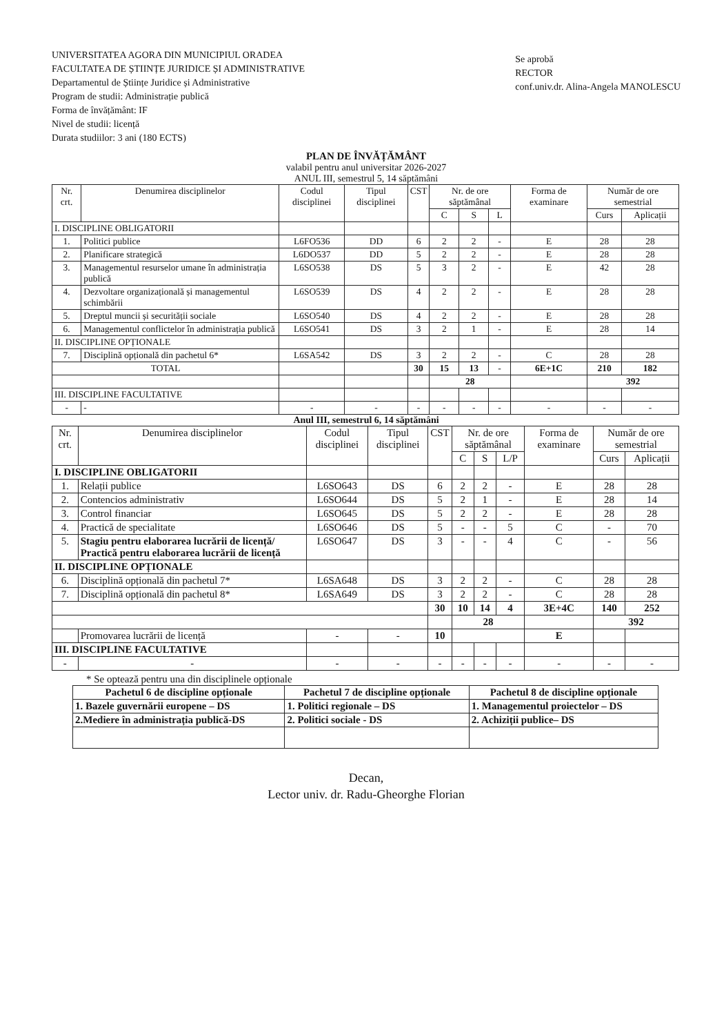UNIVERSITATEA AGORA DIN MUNICIPIUL ORADEA
FACULTATEA DE ȘTIINȚE JURIDICE ȘI ADMINISTRATIVE
Departamentul de Științe Juridice și Administrative
Program de studii: Administrație publică
Forma de învățământ: IF
Nivel de studii: licență
Durata studiilor: 3 ani (180 ECTS)
Se aprobă
RECTOR
conf.univ.dr. Alina-Angela MANOLESCU
PLAN DE ÎNVĂȚĂMÂNT
valabil pentru anul universitar 2026-2027
ANUL III, semestrul 5, 14 săptămâni
| Nr. crt. | Denumirea disciplinelor | Codul disciplinei | Tipul disciplinei | CST | Nr. de ore săptămânal | | | Forma de examinare | Număr de ore semestrial | |
| --- | --- | --- | --- | --- | --- | --- | --- | --- | --- | --- |
| | | | | | C | S | L | | Curs | Aplicații |
| I. DISCIPLINE OBLIGATORII | | | | | | | | | | |
| 1. | Politici publice | L6FO536 | DD | 6 | 2 | 2 | - | E | 28 | 28 |
| 2. | Planificare strategică | L6DO537 | DD | 5 | 2 | 2 | - | E | 28 | 28 |
| 3. | Managementul resurselor umane în administrația publică | L6SO538 | DS | 5 | 3 | 2 | - | E | 42 | 28 |
| 4. | Dezvoltare organizațională și managementul schimbării | L6SO539 | DS | 4 | 2 | 2 | - | E | 28 | 28 |
| 5. | Dreptul muncii și securității sociale | L6SO540 | DS | 4 | 2 | 2 | - | E | 28 | 28 |
| 6. | Managementul conflictelor în administrația publică | L6SO541 | DS | 3 | 2 | 1 | - | E | 28 | 14 |
| II. DISCIPLINE OPȚIONALE | | | | | | | | | | |
| 7. | Disciplină opțională din pachetul 6* | L6SA542 | DS | 3 | 2 | 2 | - | C | 28 | 28 |
| TOTAL | | | | 30 | 15 | 13 | - | 6E+1C | 210 | 182 |
| | | | | | 28 | | | | 392 | |
| III. DISCIPLINE FACULTATIVE | | | | | | | | | | |
| - | - | - | - | - | - | - | - | - | - | - |
Anul III, semestrul 6, 14 săptămâni
| Nr. crt. | Denumirea disciplinelor | Codul disciplinei | Tipul disciplinei | CST | Nr. de ore săptămânal | | | Forma de examinare | Număr de ore semestrial | |
| --- | --- | --- | --- | --- | --- | --- | --- | --- | --- | --- |
| | | | | | C | S | L/P | | Curs | Aplicații |
| I. DISCIPLINE OBLIGATORII | | | | | | | | | | |
| 1. | Relații publice | L6SO643 | DS | 6 | 2 | 2 | - | E | 28 | 28 |
| 2. | Contencios administrativ | L6SO644 | DS | 5 | 2 | 1 | - | E | 28 | 14 |
| 3. | Control financiar | L6SO645 | DS | 5 | 2 | 2 | - | E | 28 | 28 |
| 4. | Practică de specialitate | L6SO646 | DS | 5 | - | - | 5 | C | - | 70 |
| 5. | Stagiu pentru elaborarea lucrării de licență/ Practică pentru elaborarea lucrării de licență | L6SO647 | DS | 3 | - | - | 4 | C | - | 56 |
| II. DISCIPLINE OPȚIONALE | | | | | | | | | | |
| 6. | Disciplină opțională din pachetul 7* | L6SA648 | DS | 3 | 2 | 2 | - | C | 28 | 28 |
| 7. | Disciplină opțională din pachetul 8* | L6SA649 | DS | 3 | 2 | 2 | - | C | 28 | 28 |
| | | | | 30 | 10 | 14 | 4 | 3E+4C | 140 | 252 |
| | | | | | 28 | | | | 392 | |
| | Promovarea lucrării de licență | - | - | 10 | | | | E | | |
| III. DISCIPLINE FACULTATIVE | | | | | | | | | | |
| - | - | - | - | - | - | - | - | - | - | - |
* Se optează pentru una din disciplinele opționale
| Pachetul 6 de discipline opționale | Pachetul 7 de discipline opționale | Pachetul 8 de discipline opționale |
| --- | --- | --- |
| 1. Bazele guvernării europene – DS | 1. Politici regionale – DS | 1. Managementul proiectelor – DS |
| 2.Mediere în administrația publică-DS | 2. Politici sociale - DS | 2. Achiziții publice– DS |
Decan,
Lector univ. dr. Radu-Gheorghe Florian